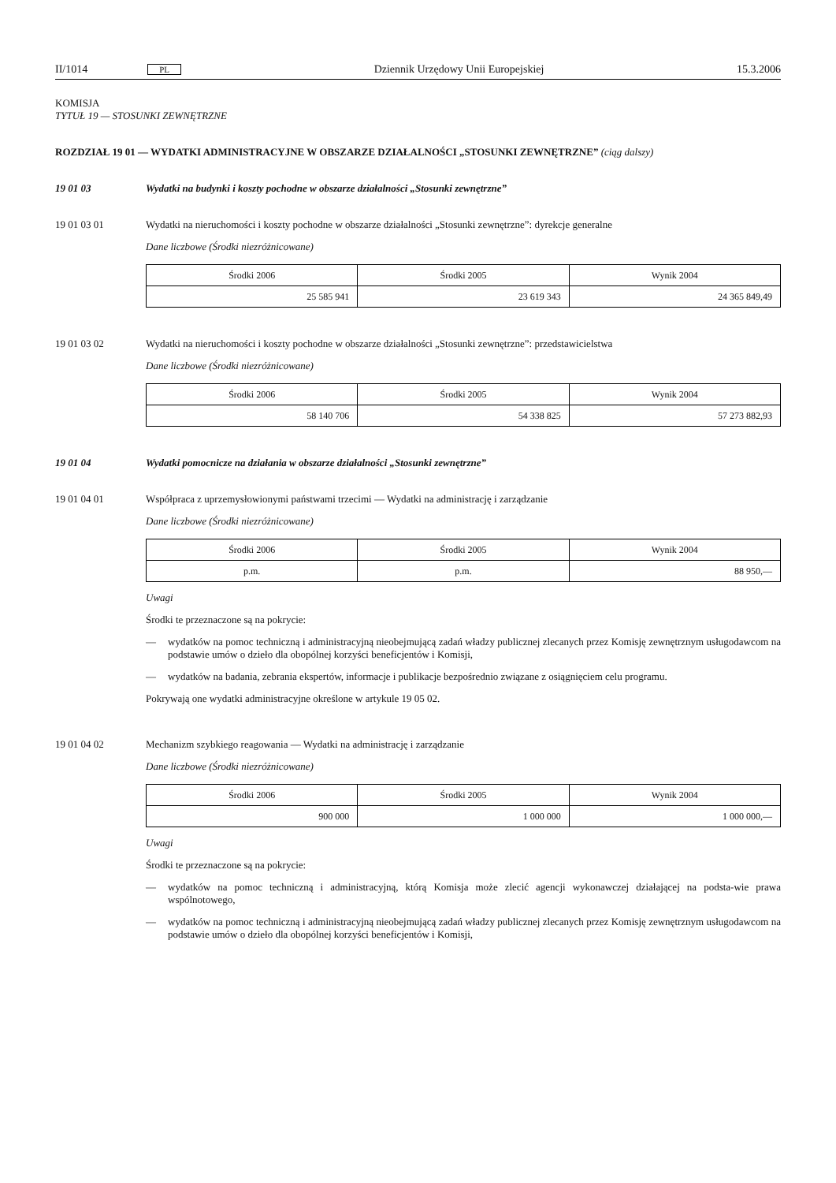II/1014 PL Dziennik Urzędowy Unii Europejskiej 15.3.2006
KOMISJA
TYTUŁ 19 — STOSUNKI ZEWNĘTRZNE
ROZDZIAŁ 19 01 — WYDATKI ADMINISTRACYJNE W OBSZARZE DZIAŁALNOŚCI „STOSUNKI ZEWNĘTRZNE” (ciąg dalszy)
19 01 03 Wydatki na budynki i koszty pochodne w obszarze działalności „Stosunki zewnętrzne”
19 01 03 01 Wydatki na nieruchomości i koszty pochodne w obszarze działalności „Stosunki zewnętrzne”: dyrekcje generalne
Dane liczbowe (Środki niezróżnicowane)
| Środki 2006 | Środki 2005 | Wynik 2004 |
| --- | --- | --- |
| 25 585 941 | 23 619 343 | 24 365 849,49 |
19 01 03 02 Wydatki na nieruchomości i koszty pochodne w obszarze działalności „Stosunki zewnętrzne”: przedstawicielstwa
Dane liczbowe (Środki niezróżnicowane)
| Środki 2006 | Środki 2005 | Wynik 2004 |
| --- | --- | --- |
| 58 140 706 | 54 338 825 | 57 273 882,93 |
19 01 04 Wydatki pomocnicze na działania w obszarze działalności „Stosunki zewnętrzne”
19 01 04 01 Współpraca z uprzemysłowionymi państwami trzecimi — Wydatki na administrację i zarządzanie
Dane liczbowe (Środki niezróżnicowane)
| Środki 2006 | Środki 2005 | Wynik 2004 |
| --- | --- | --- |
| p.m. | p.m. | 88 950,— |
Uwagi
Środki te przeznaczone są na pokrycie:
— wydatków na pomoc techniczną i administracyjną nieobejmującą zadań władzy publicznej zlecanych przez Komisję zewnętrznym usługodawcom na podstawie umów o dzieło dla obopólnej korzyści beneficjentów i Komisji,
— wydatków na badania, zebrania ekspertów, informacje i publikacje bezpośrednio związane z osiągnięciem celu programu.
Pokrywają one wydatki administracyjne określone w artykule 19 05 02.
19 01 04 02 Mechanizm szybkiego reagowania — Wydatki na administrację i zarządzanie
Dane liczbowe (Środki niezróżnicowane)
| Środki 2006 | Środki 2005 | Wynik 2004 |
| --- | --- | --- |
| 900 000 | 1 000 000 | 1 000 000,— |
Uwagi
Środki te przeznaczone są na pokrycie:
— wydatków na pomoc techniczną i administracyjną, którą Komisja może zlecić agencji wykonawczej działającej na podsta-wie prawa wspólnotowego,
— wydatków na pomoc techniczną i administracyjną nieobejmującą zadań władzy publicznej zlecanych przez Komisję zewnętrznym usługodawcom na podstawie umów o dzieło dla obopólnej korzyści beneficjentów i Komisji,